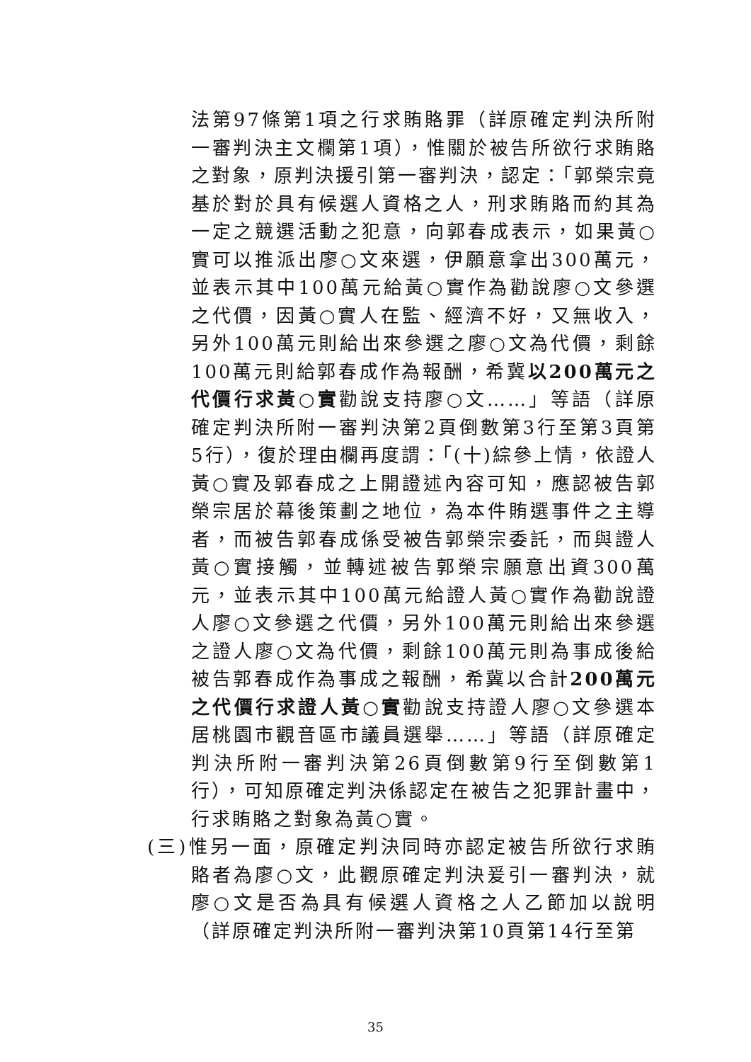法第97條第1項之行求賄賂罪（詳原確定判決所附一審判決主文欄第1項），惟關於被告所欲行求賄賂之對象，原判決援引第一審判決，認定：「郭榮宗竟基於對於具有候選人資格之人，刑求賄賂而約其為一定之競選活動之犯意，向郭春成表示，如果黃○實可以推派出廖○文來選，伊願意拿出300萬元，並表示其中100萬元給黃○實作為勸說廖○文參選之代價，因黃○實人在監、經濟不好，又無收入，另外100萬元則給出來參選之廖○文為代價，剩餘100萬元則給郭春成作為報酬，希冀以200萬元之代價行求黃○實勸說支持廖○文……」等語（詳原確定判決所附一審判決第2頁倒數第3行至第3頁第5行），復於理由欄再度謂：「(十)綜參上情，依證人黃○實及郭春成之上開證述內容可知，應認被告郭榮宗居於幕後策劃之地位，為本件賄選事件之主導者，而被告郭春成係受被告郭榮宗委託，而與證人黃○實接觸，並轉述被告郭榮宗願意出資300萬元，並表示其中100萬元給證人黃○實作為勸說證人廖○文參選之代價，另外100萬元則給出來參選之證人廖○文為代價，剩餘100萬元則為事成後給被告郭春成作為事成之報酬，希冀以合計200萬元之代價行求證人黃○實勸說支持證人廖○文參選本居桃園市觀音區市議員選舉……」等語（詳原確定判決所附一審判決第26頁倒數第9行至倒數第1行），可知原確定判決係認定在被告之犯罪計畫中，行求賄賂之對象為黃○實。
(三)惟另一面，原確定判決同時亦認定被告所欲行求賄賂者為廖○文，此觀原確定判決爰引一審判決，就廖○文是否為具有候選人資格之人乙節加以說明（詳原確定判決所附一審判決第10頁第14行至第
35